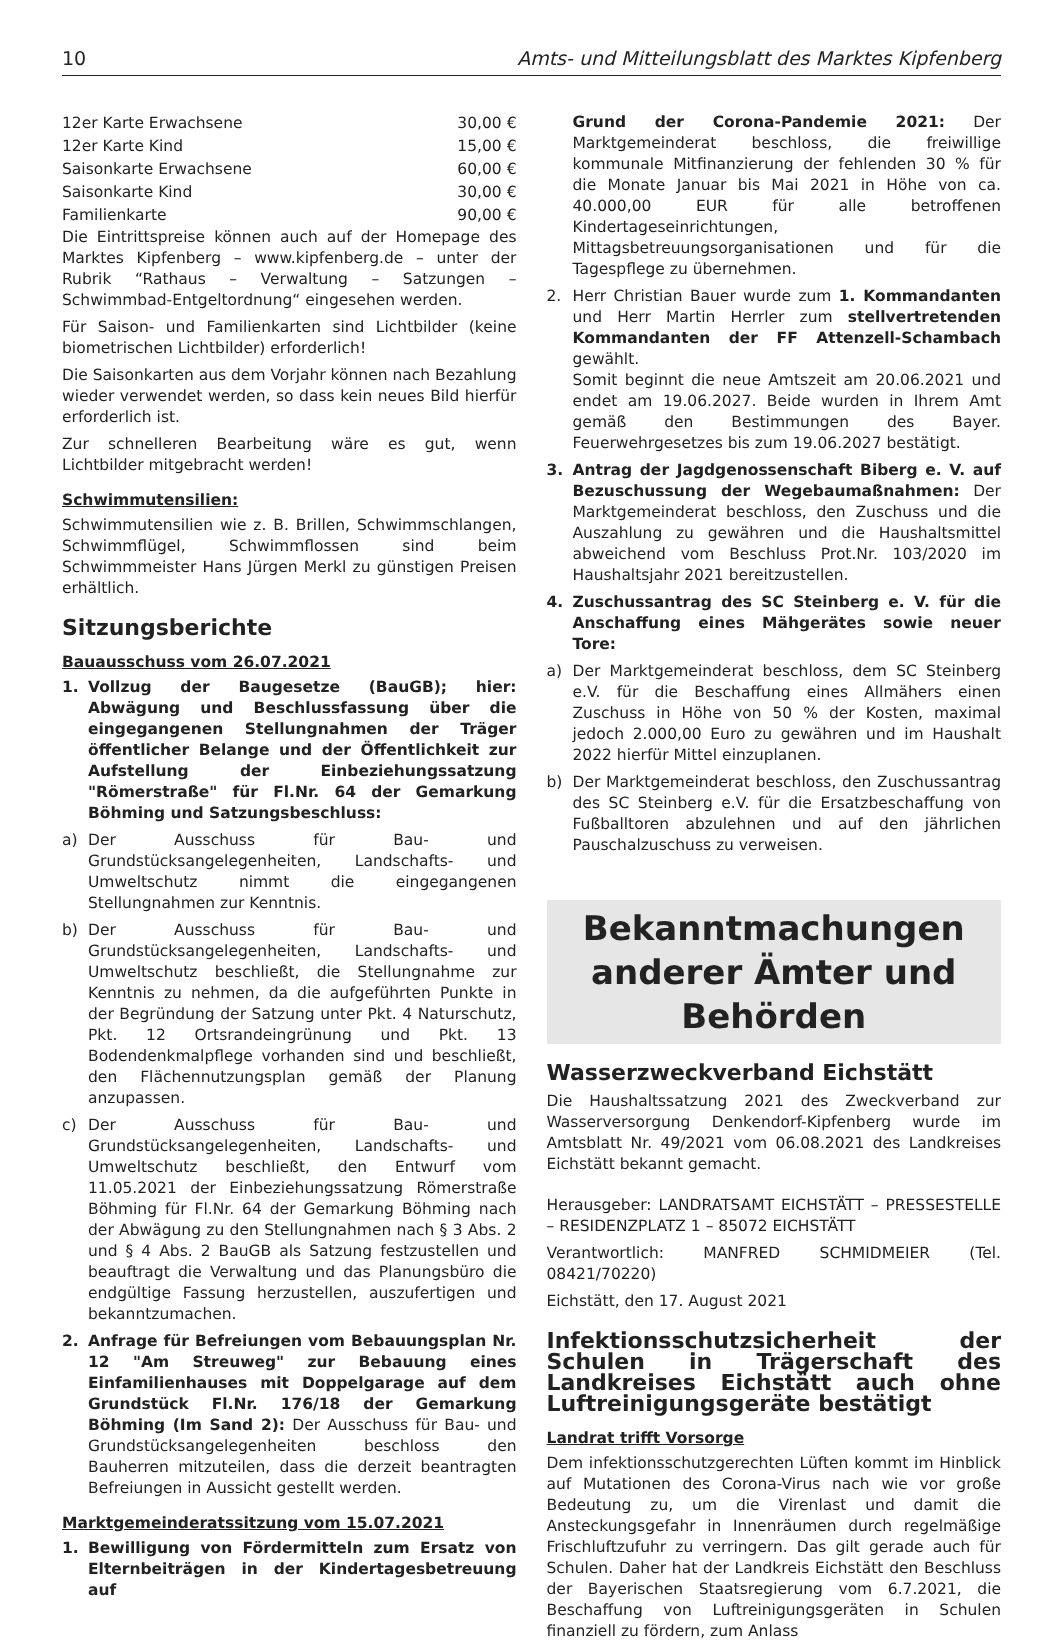10 Amts- und Mitteilungsblatt des Marktes Kipfenberg
| 12er Karte Erwachsene | 30,00 € |
| 12er Karte Kind | 15,00 € |
| Saisonkarte Erwachsene | 60,00 € |
| Saisonkarte Kind | 30,00 € |
| Familienkarte | 90,00 € |
Die Eintrittspreise können auch auf der Homepage des Marktes Kipfenberg – www.kipfenberg.de – unter der Rubrik “Rathaus – Verwaltung – Satzungen – Schwimmbad-Entgeltordnung“ eingesehen werden.
Für Saison- und Familienkarten sind Lichtbilder (keine biometrischen Lichtbilder) erforderlich!
Die Saisonkarten aus dem Vorjahr können nach Bezahlung wieder verwendet werden, so dass kein neues Bild hierfür erforderlich ist.
Zur schnelleren Bearbeitung wäre es gut, wenn Lichtbilder mitgebracht werden!
Schwimmutensilien:
Schwimmutensilien wie z. B. Brillen, Schwimmschlangen, Schwimmflügel, Schwimmflossen sind beim Schwimmmeister Hans Jürgen Merkl zu günstigen Preisen erhältlich.
Sitzungsberichte
Bauausschuss vom 26.07.2021
1. Vollzug der Baugesetze (BauGB); hier: Abwägung und Beschlussfassung über die eingegangenen Stellungnahmen der Träger öffentlicher Belange und der Öffentlichkeit zur Aufstellung der Einbeziehungssatzung "Römerstraße" für Fl.Nr. 64 der Gemarkung Böhming und Satzungsbeschluss:
a) Der Ausschuss für Bau- und Grundstücksangelegenheiten, Landschafts- und Umweltschutz nimmt die eingegangenen Stellungnahmen zur Kenntnis.
b) Der Ausschuss für Bau- und Grundstücksangelegenheiten, Landschafts- und Umweltschutz beschließt, die Stellungnahme zur Kenntnis zu nehmen, da die aufgeführten Punkte in der Begründung der Satzung unter Pkt. 4 Naturschutz, Pkt. 12 Ortsrandeingrünung und Pkt. 13 Bodendenkmalpflege vorhanden sind und beschließt, den Flächennutzungsplan gemäß der Planung anzupassen.
c) Der Ausschuss für Bau- und Grundstücksangelegenheiten, Landschafts- und Umweltschutz beschließt, den Entwurf vom 11.05.2021 der Einbeziehungssatzung Römerstraße Böhming für Fl.Nr. 64 der Gemarkung Böhming nach der Abwägung zu den Stellungnahmen nach § 3 Abs. 2 und § 4 Abs. 2 BauGB als Satzung festzustellen und beauftragt die Verwaltung und das Planungsbüro die endgültige Fassung herzustellen, auszufertigen und bekanntzumachen.
2. Anfrage für Befreiungen vom Bebauungsplan Nr. 12 "Am Streuweg" zur Bebauung eines Einfamilienhauses mit Doppelgarage auf dem Grundstück Fl.Nr. 176/18 der Gemarkung Böhming (Im Sand 2): Der Ausschuss für Bau- und Grundstücksangelegenheiten beschloss den Bauherren mitzuteilen, dass die derzeit beantragten Befreiungen in Aussicht gestellt werden.
Marktgemeinderatssitzung vom 15.07.2021
1. Bewilligung von Fördermitteln zum Ersatz von Elternbeiträgen in der Kindertagesbetreuung auf
Grund der Corona-Pandemie 2021: Der Marktgemeinderat beschloss, die freiwillige kommunale Mitfinanzierung der fehlenden 30 % für die Monate Januar bis Mai 2021 in Höhe von ca. 40.000,00 EUR für alle betroffenen Kindertageseinrichtungen, Mittagsbetreuungsorganisationen und für die Tagespflege zu übernehmen.
2. Herr Christian Bauer wurde zum 1. Kommandanten und Herr Martin Herrler zum stellvertretenden Kommandanten der FF Attenzell-Schambach gewählt.
Somit beginnt die neue Amtszeit am 20.06.2021 und endet am 19.06.2027. Beide wurden in Ihrem Amt gemäß den Bestimmungen des Bayer. Feuerwehrgesetzes bis zum 19.06.2027 bestätigt.
3. Antrag der Jagdgenossenschaft Biberg e. V. auf Bezuschussung der Wegebaumaßnahmen: Der Marktgemeinderat beschloss, den Zuschuss und die Auszahlung zu gewähren und die Haushaltsmittel abweichend vom Beschluss Prot.Nr. 103/2020 im Haushaltsjahr 2021 bereitzustellen.
4. Zuschussantrag des SC Steinberg e. V. für die Anschaffung eines Mähgerätes sowie neuer Tore:
a) Der Marktgemeinderat beschloss, dem SC Steinberg e.V. für die Beschaffung eines Allmähers einen Zuschuss in Höhe von 50 % der Kosten, maximal jedoch 2.000,00 Euro zu gewähren und im Haushalt 2022 hierfür Mittel einzuplanen.
b) Der Marktgemeinderat beschloss, den Zuschussantrag des SC Steinberg e.V. für die Ersatzbeschaffung von Fußballtoren abzulehnen und auf den jährlichen Pauschalzuschuss zu verweisen.
Bekanntmachungen anderer Ämter und Behörden
Wasserzweckverband Eichstätt
Die Haushaltssatzung 2021 des Zweckverband zur Wasserversorgung Denkendorf-Kipfenberg wurde im Amtsblatt Nr. 49/2021 vom 06.08.2021 des Landkreises Eichstätt bekannt gemacht.
Herausgeber: LANDRATSAMT EICHSTÄTT – PRESSESTELLE – RESIDENZPLATZ 1 – 85072 EICHSTÄTT
Verantwortlich: MANFRED SCHMIDMEIER (Tel. 08421/70220)
Eichstätt, den 17. August 2021
Infektionsschutzsicherheit der Schulen in Trägerschaft des Landkreises Eichstätt auch ohne Luftreinigungsgeräte bestätigt
Landrat trifft Vorsorge
Dem infektionsschutzgerechten Lüften kommt im Hinblick auf Mutationen des Corona-Virus nach wie vor große Bedeutung zu, um die Virenlast und damit die Ansteckungsgefahr in Innenräumen durch regelmäßige Frischluftzufuhr zu verringern. Das gilt gerade auch für Schulen. Daher hat der Landkreis Eichstätt den Beschluss der Bayerischen Staatsregierung vom 6.7.2021, die Beschaffung von Luftreinigungsgeräten in Schulen finanziell zu fördern, zum Anlass